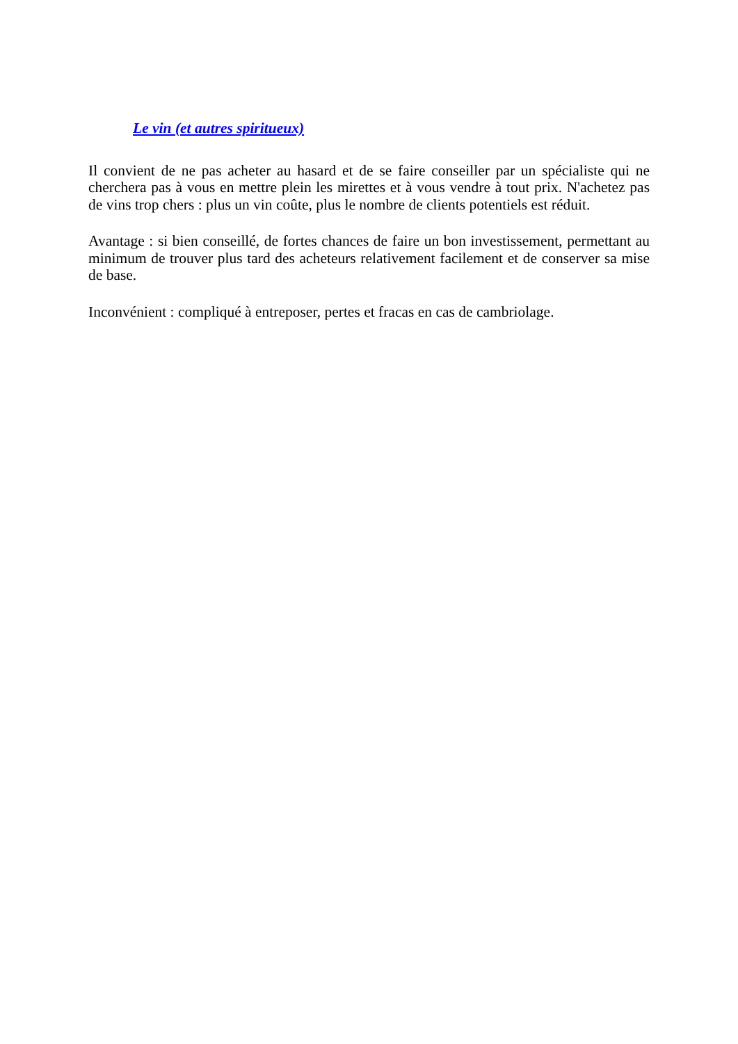Le vin (et autres spiritueux)
Il convient de ne pas acheter au hasard et de se faire conseiller par un spécialiste qui ne cherchera pas à vous en mettre plein les mirettes et à vous vendre à tout prix. N'achetez pas de vins trop chers : plus un vin coûte, plus le nombre de clients potentiels est réduit.
Avantage : si bien conseillé, de fortes chances de faire un bon investissement, permettant au minimum de trouver plus tard des acheteurs relativement facilement et de conserver sa mise de base.
Inconvénient : compliqué à entreposer, pertes et fracas en cas de cambriolage.